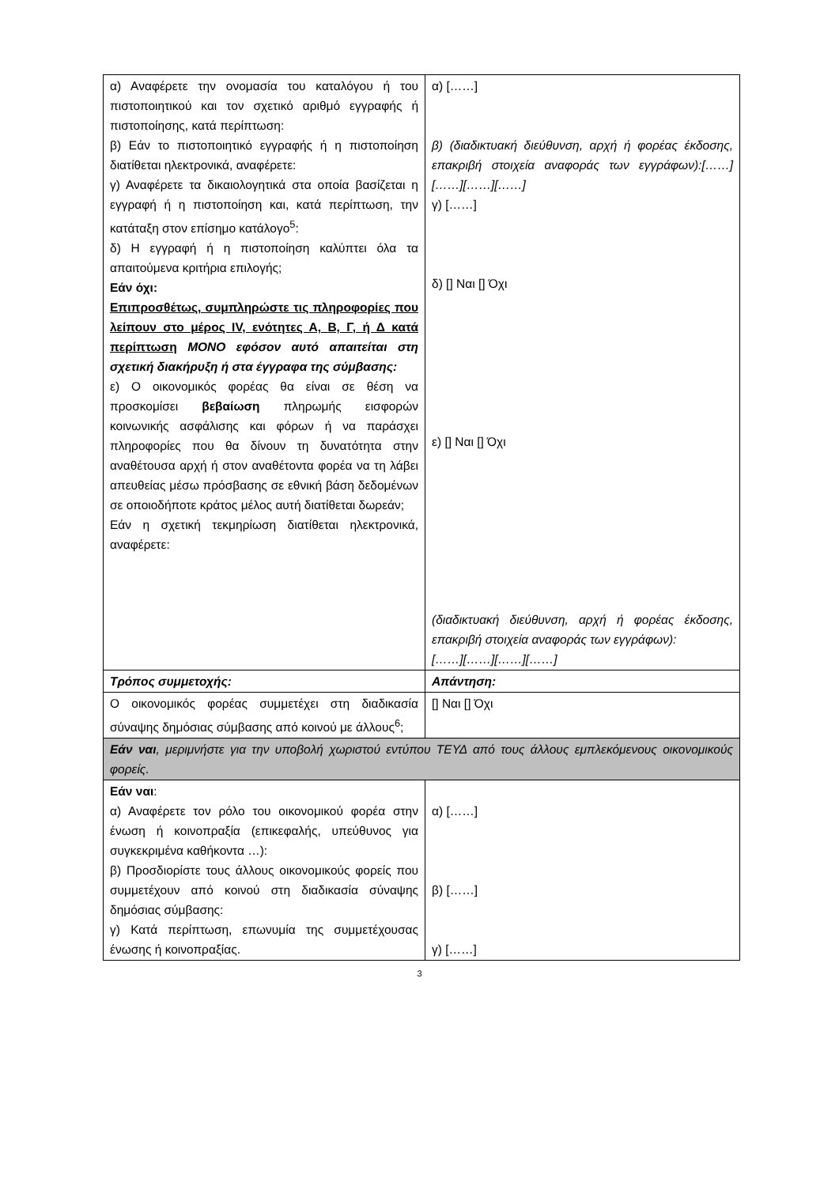| α) Αναφέρετε την ονομασία του καταλόγου ή του πιστοποιητικού και τον σχετικό αριθμό εγγραφής ή πιστοποίησης, κατά περίπτωση: β) Εάν το πιστοποιητικό εγγραφής ή η πιστοποίηση διατίθεται ηλεκτρονικά, αναφέρετε: γ) Αναφέρετε τα δικαιολογητικά στα οποία βασίζεται η εγγραφή ή η πιστοποίηση και, κατά περίπτωση, την κατάταξη στον επίσημο κατάλογο<sup>5</sup>: δ) Η εγγραφή ή η πιστοποίηση καλύπτει όλα τα απαιτούμενα κριτήρια επιλογής; Εάν όχι: Επιπροσθέτως, συμπληρώστε τις πληροφορίες που λείπουν στο μέρος IV, ενότητες Α, Β, Γ, ή Δ κατά περίπτωση ΜΟΝΟ εφόσον αυτό απαιτείται στη σχετική διακήρυξη ή στα έγγραφα της σύμβασης: ε) Ο οικονομικός φορέας θα είναι σε θέση να προσκομίσει βεβαίωση πληρωμής εισφορών κοινωνικής ασφάλισης και φόρων ή να παράσχει πληροφορίες που θα δίνουν τη δυνατότητα στην αναθέτουσα αρχή ή στον αναθέτοντα φορέα να τη λάβει απευθείας μέσω πρόσβασης σε εθνική βάση δεδομένων σε οποιοδήποτε κράτος μέλος αυτή διατίθεται δωρεάν; Εάν η σχετική τεκμηρίωση διατίθεται ηλεκτρονικά, αναφέρετε: | α) [……] β) (διαδικτυακή διεύθυνση, αρχή ή φορέας έκδοσης, επακριβή στοιχεία αναφοράς των εγγράφων):[……][……][……][……] γ) [……] δ) [] Ναι [] Όχι ε) [] Ναι [] Όχι (διαδικτυακή διεύθυνση, αρχή ή φορέας έκδοσης, επακριβή στοιχεία αναφοράς των εγγράφων): [……][……][……][……] |
| Τρόπος συμμετοχής: | Απάντηση: |
| Ο οικονομικός φορέας συμμετέχει στη διαδικασία σύναψης δημόσιας σύμβασης από κοινού με άλλους<sup>6</sup>; | [] Ναι [] Όχι |
| Εάν ναι , μεριμνήστε για την υποβολή χωριστού εντύπου ΤΕΥΔ από τους άλλους εμπλεκόμενους οικονομικούς φορείς. | |
| Εάν ναι : α) Αναφέρετε τον ρόλο του οικονομικού φορέα στην ένωση ή κοινοπραξία (επικεφαλής, υπεύθυνος για συγκεκριμένα καθήκοντα …): β) Προσδιορίστε τους άλλους οικονομικούς φορείς που συμμετέχουν από κοινού στη διαδικασία σύναψης δημόσιας σύμβασης: γ) Κατά περίπτωση, επωνυμία της συμμετέχουσας ένωσης ή κοινοπραξίας. | α) [……] β) [……] γ) [……] |
3